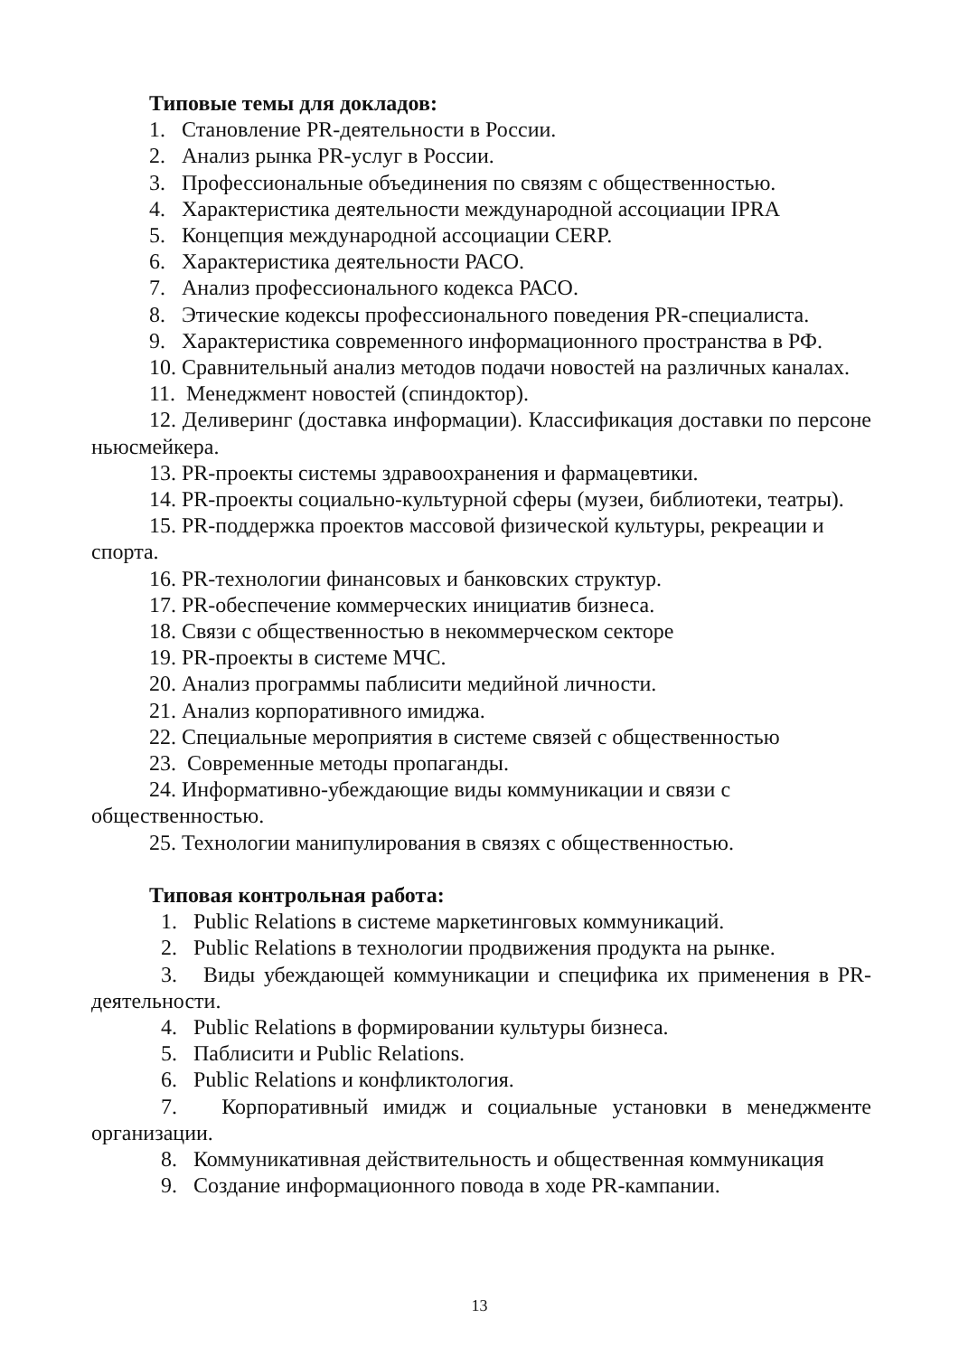Типовые темы для докладов:
1. Становление PR-деятельности в России.
2. Анализ рынка PR-услуг в России.
3. Профессиональные объединения по связям с общественностью.
4. Характеристика деятельности международной ассоциации IPRA
5. Концепция международной ассоциации CERP.
6. Характеристика деятельности РАСО.
7. Анализ профессионального кодекса РАСО.
8. Этические кодексы профессионального поведения PR-специалиста.
9. Характеристика современного информационного пространства в РФ.
10. Сравнительный анализ методов подачи новостей на различных каналах.
11. Менеджмент новостей (спиндоктор).
12. Деливеринг (доставка информации). Классификация доставки по персоне ньюсмейкера.
13. PR-проекты системы здравоохранения и фармацевтики.
14. PR-проекты социально-культурной сферы (музеи, библиотеки, театры).
15. PR-поддержка проектов массовой физической культуры, рекреации и спорта.
16. PR-технологии финансовых и банковских структур.
17. PR-обеспечение коммерческих инициатив бизнеса.
18. Связи с общественностью в некоммерческом секторе
19. PR-проекты в системе МЧС.
20. Анализ программы паблисити медийной личности.
21. Анализ корпоративного имиджа.
22. Специальные мероприятия в системе связей с общественностью
23. Современные методы пропаганды.
24. Информативно-убеждающие виды коммуникации и связи с общественностью.
25. Технологии манипулирования в связях с общественностью.
Типовая контрольная работа:
1. Public Relations в системе маркетинговых коммуникаций.
2. Public Relations в технологии продвижения продукта на рынке.
3. Виды убеждающей коммуникации и специфика их применения в PR-деятельности.
4. Public Relations в формировании культуры бизнеса.
5. Паблисити и Public Relations.
6. Public Relations и конфликтология.
7. Корпоративный имидж и социальные установки в менеджменте организации.
8. Коммуникативная действительность и общественная коммуникация
9. Создание информационного повода в ходе PR-кампании.
13